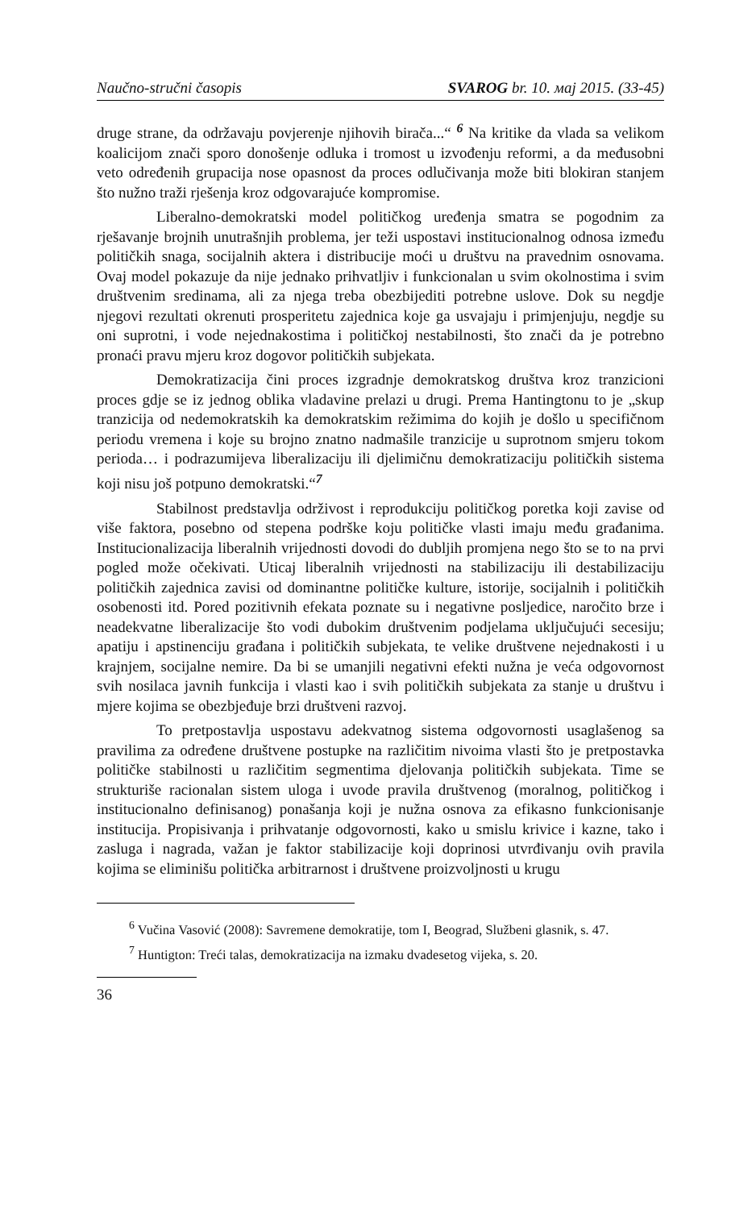Naučno-stručni časopis SVAROG br. 10. мај 2015. (33-45)
druge strane, da održavaju povjerenje njihovih birača...“ <sup>6</sup> Na kritike da vlada sa velikom koalicijom znači sporo donošenje odluka i tromost u izvođenju reformi, a da međusobni veto određenih grupacija nose opasnost da proces odlučivanja može biti blokiran stanjem što nužno traži rješenja kroz odgovarajuće kompromise.
Liberalno-demokratski model političkog uređenja smatra se pogodnim za rješavanje brojnih unutrašnjih problema, jer teži uspostavi institucionalnog odnosa između političkih snaga, socijalnih aktera i distribucije moći u društvu na pravednim osnovama. Ovaj model pokazuje da nije jednako prihvatljiv i funkcionalan u svim okolnostima i svim društvenim sredinama, ali za njega treba obezbijediti potrebne uslove. Dok su negdje njegovi rezultati okrenuti prosperitetu zajednica koje ga usvajaju i primjenjuju, negdje su oni suprotni, i vode nejednakostima i političkoj nestabilnosti, što znači da je potrebno pronaći pravu mjeru kroz dogovor političkih subjekata.
Demokratizacija čini proces izgradnje demokratskog društva kroz tranzicioni proces gdje se iz jednog oblika vladavine prelazi u drugi. Prema Hantingtonu to je „skup tranzicija od nedemokratskih ka demokratskim režimima do kojih je došlo u specifičnom periodu vremena i koje su brojno znatno nadmašile tranzicije u suprotnom smjeru tokom perioda… i podrazumijeva liberalizaciju ili djelimičnu demokratizaciju političkih sistema koji nisu još potpuno demokratski.“<sup>7</sup>
Stabilnost predstavlja održivost i reprodukciju političkog poretka koji zavise od više faktora, posebno od stepena podrške koju političke vlasti imaju među građanima. Institucionalizacija liberalnih vrijednosti dovodi do dubljih promjena nego što se to na prvi pogled može očekivati. Uticaj liberalnih vrijednosti na stabilizaciju ili destabilizaciju političkih zajednica zavisi od dominantne političke kulture, istorije, socijalnih i političkih osobenosti itd. Pored pozitivnih efekata poznate su i negativne posljedice, naročito brze i neadekvatne liberalizacije što vodi dubokim društvenim podjelama uključujući secesiju; apatiju i apstinenciju građana i političkih subjekata, te velike društvene nejednakosti i u krajnjem, socijalne nemire. Da bi se umanjili negativni efekti nužna je veća odgovornost svih nosilaca javnih funkcija i vlasti kao i svih političkih subjekata za stanje u društvu i mjere kojima se obezbjeđuje brzi društveni razvoj.
To pretpostavlja uspostavu adekvatnog sistema odgovornosti usaglašenog sa pravilima za određene društvene postupke na različitim nivoima vlasti što je pretpostavka političke stabilnosti u različitim segmentima djelovanja političkih subjekata. Time se strukturiše racionalan sistem uloga i uvode pravila društvenog (moralnog, političkog i institucionalno definisanog) ponašanja koji je nužna osnova za efikasno funkcionisanje institucija. Propisivanja i prihvatanje odgovornosti, kako u smislu krivice i kazne, tako i zasluga i nagrada, važan je faktor stabilizacije koji doprinosi utvrđivanju ovih pravila kojima se eliminišu politička arbitrarnost i društvene proizvoljnosti u krugu
<sup>6</sup> Vučina Vasović (2008): Savremene demokratije, tom I, Beograd, Službeni glasnik, s. 47.
<sup>7</sup> Huntigton: Treći talas, demokratizacija na izmaku dvadesetog vijeka, s. 20.
36